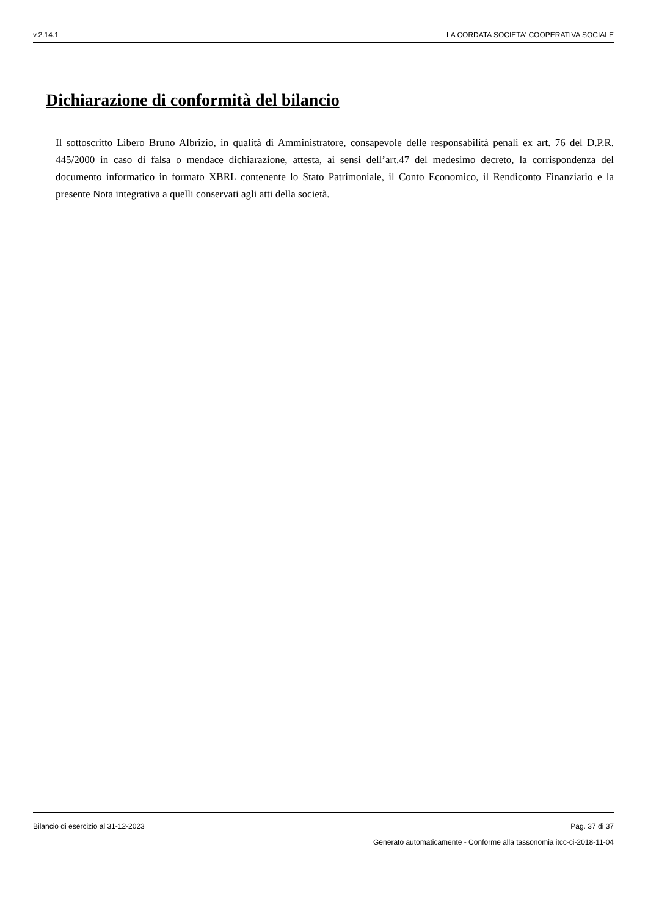v.2.14.1 LA CORDATA SOCIETA' COOPERATIVA SOCIALE
Dichiarazione di conformità del bilancio
Il sottoscritto Libero Bruno Albrizio, in qualità di Amministratore, consapevole delle responsabilità penali ex art. 76 del D.P.R. 445/2000 in caso di falsa o mendace dichiarazione, attesta, ai sensi dell’art.47 del medesimo decreto, la corrispondenza del documento informatico in formato XBRL contenente lo Stato Patrimoniale, il Conto Economico, il Rendiconto Finanziario e la presente Nota integrativa a quelli conservati agli atti della società.
Bilancio di esercizio al 31-12-2023 Pag. 37 di 37
Generato automaticamente - Conforme alla tassonomia itcc-ci-2018-11-04